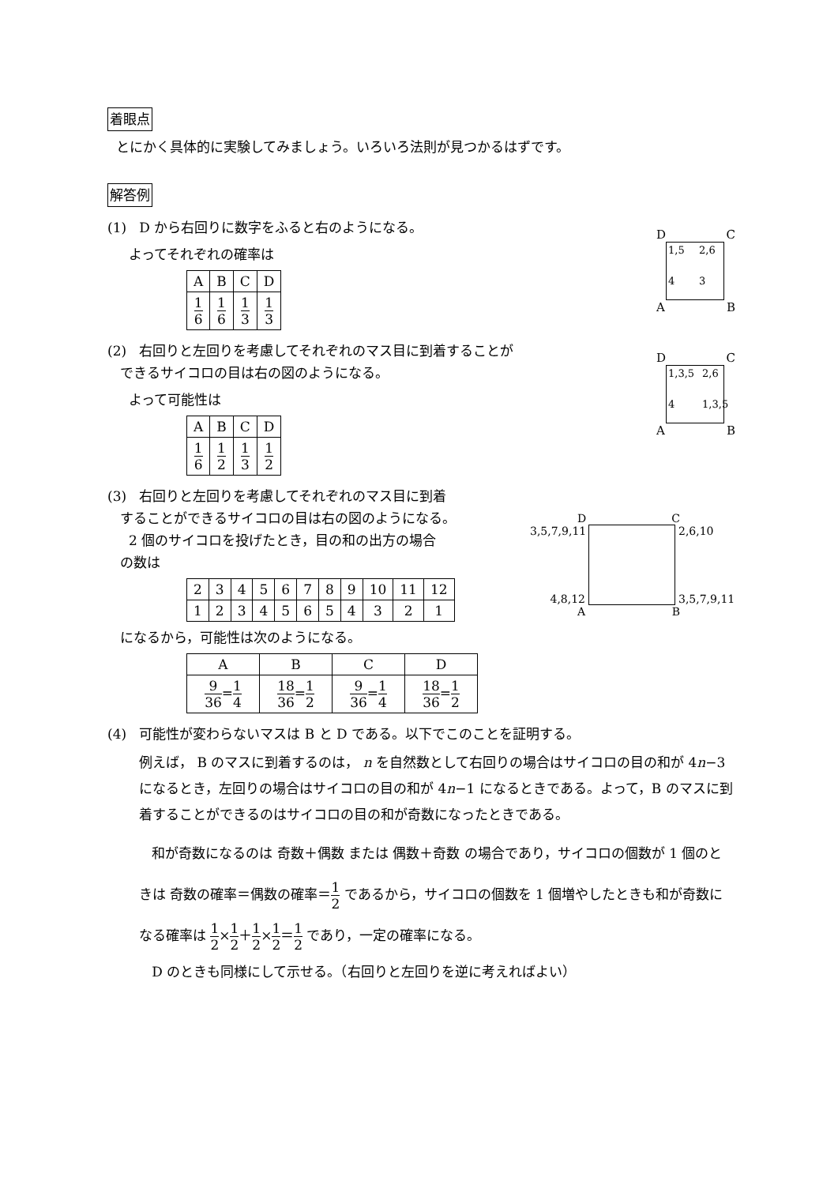着眼点
とにかく具体的に実験してみましょう。いろいろ法則が見つかるはずです。
解答例
(1) D から右回りに数字をふると右のようになる。
よってそれぞれの確率は
| A | B | C | D |
| 1 6 | 1 6 | 1 3 | 1 3 |
D C
1,5 2,6 4 3
A B
(2) 右回りと左回りを考慮してそれぞれのマス目に到着することが
できるサイコロの目は右の図のようになる。
よって可能性は
| A | B | C | D |
| 1 6 | 1 2 | 1 3 | 1 2 |
D C
1,3,5 2,6 4 1,3,5
A B
(3) 右回りと左回りを考慮してそれぞれのマス目に到着
することができるサイコロの目は右の図のようになる。
2 個のサイコロを投げたとき，目の和の出方の場合
の数は
| 2 | 3 | 4 | 5 | 6 | 7 | 8 | 9 | 10 | 11 | 12 |
| 1 | 2 | 3 | 4 | 5 | 6 | 5 | 4 | 3 | 2 | 1 |
になるから，可能性は次のようになる。
| A | B | C | D |
| 9 36 = 1 4 | 18 36 = 1 2 | 9 36 = 1 4 | 18 36 = 1 2 |
D C
3,5,7,9,11
4,8,12
2,6,10
3,5,7,9,11
A B
(4) 可能性が変わらないマスは B と D である。以下でこのことを証明する。
例えば， B のマスに到着するのは， n を自然数として右回りの場合はサイコロの目の和が 4n−3 になるとき，左回りの場合はサイコロの目の和が 4n−1 になるときである。よって，B のマスに到着することができるのはサイコロの目の和が奇数になったときである。
和が奇数になるのは 奇数＋偶数 または 偶数＋奇数 の場合であり，サイコロの個数が 1 個のときは 奇数の確率＝偶数の確率＝1 2 であるから，サイコロの個数を 1 個増やしたときも和が奇数になる確率は 1 2×1 2＋1 2×1 2＝1 2 であり，一定の確率になる。
D のときも同様にして示せる。（右回りと左回りを逆に考えればよい）